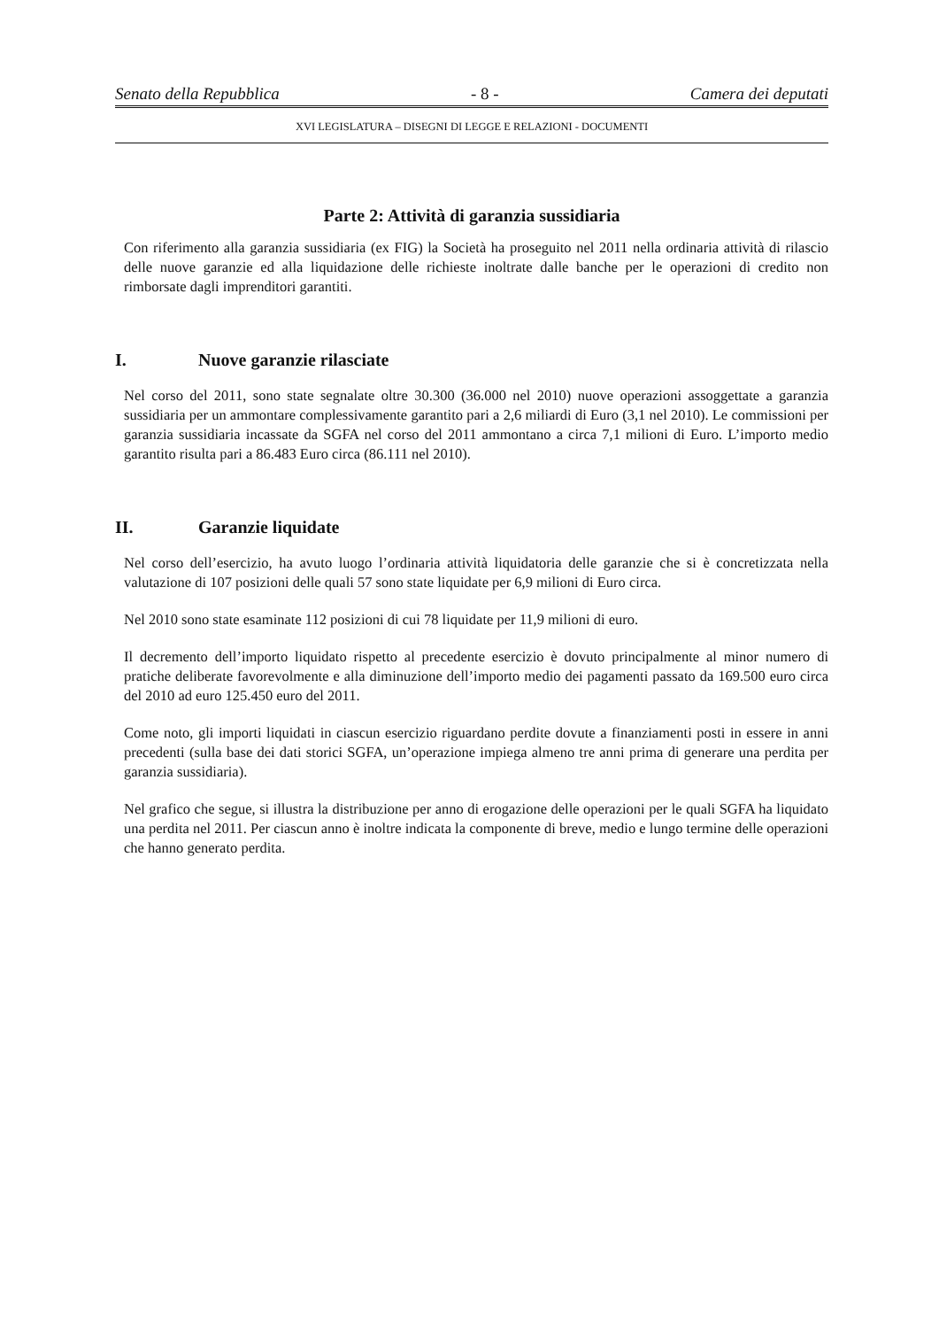Senato della Repubblica - 8 - Camera dei deputati
XVI LEGISLATURA – DISEGNI DI LEGGE E RELAZIONI - DOCUMENTI
Parte 2: Attività di garanzia sussidiaria
Con riferimento alla garanzia sussidiaria (ex FIG) la Società ha proseguito nel 2011 nella ordinaria attività di rilascio delle nuove garanzie ed alla liquidazione delle richieste inoltrate dalle banche per le operazioni di credito non rimborsate dagli imprenditori garantiti.
I. Nuove garanzie rilasciate
Nel corso del 2011, sono state segnalate oltre 30.300 (36.000 nel 2010) nuove operazioni assoggettate a garanzia sussidiaria per un ammontare complessivamente garantito pari a 2,6 miliardi di Euro (3,1 nel 2010). Le commissioni per garanzia sussidiaria incassate da SGFA nel corso del 2011 ammontano a circa 7,1 milioni di Euro. L’importo medio garantito risulta pari a 86.483 Euro circa (86.111 nel 2010).
II. Garanzie liquidate
Nel corso dell’esercizio, ha avuto luogo l’ordinaria attività liquidatoria delle garanzie che si è concretizzata nella valutazione di 107 posizioni delle quali 57 sono state liquidate per 6,9 milioni di Euro circa.
Nel 2010 sono state esaminate 112 posizioni di cui 78 liquidate per 11,9 milioni di euro.
Il decremento dell’importo liquidato rispetto al precedente esercizio è dovuto principalmente al minor numero di pratiche deliberate favorevolmente e alla diminuzione dell’importo medio dei pagamenti passato da 169.500 euro circa del 2010 ad euro 125.450 euro del 2011.
Come noto, gli importi liquidati in ciascun esercizio riguardano perdite dovute a finanziamenti posti in essere in anni precedenti (sulla base dei dati storici SGFA, un’operazione impiega almeno tre anni prima di generare una perdita per garanzia sussidiaria).
Nel grafico che segue, si illustra la distribuzione per anno di erogazione delle operazioni per le quali SGFA ha liquidato una perdita nel 2011. Per ciascun anno è inoltre indicata la componente di breve, medio e lungo termine delle operazioni che hanno generato perdita.